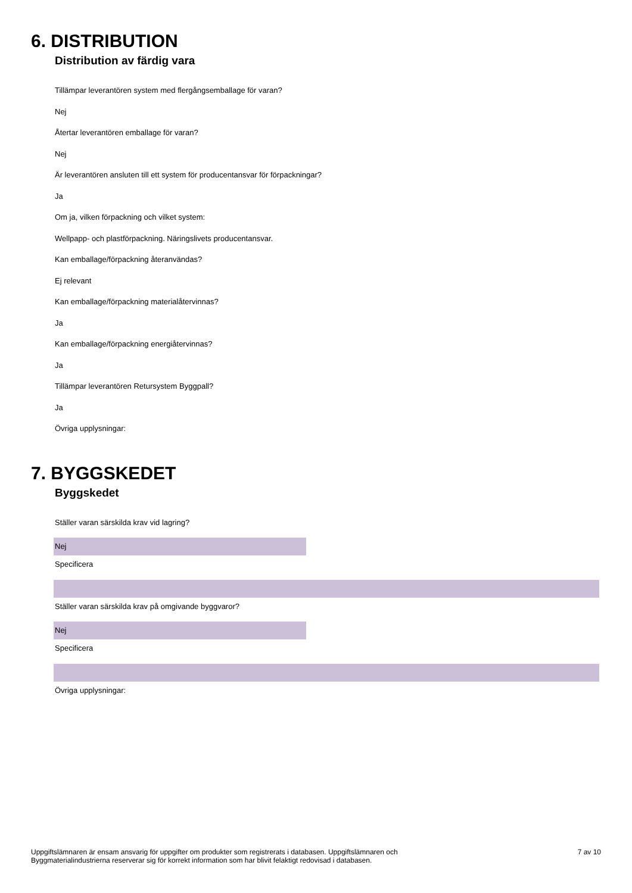6. DISTRIBUTION
Distribution av färdig vara
Tillämpar leverantören system med flergångsemballage för varan?
Nej
Återtar leverantören emballage för varan?
Nej
Är leverantören ansluten till ett system för producentansvar för förpackningar?
Ja
Om ja, vilken förpackning och vilket system:
Wellpapp- och plastförpackning. Näringslivets producentansvar.
Kan emballage/förpackning återanvändas?
Ej relevant
Kan emballage/förpackning materialåtervinnas?
Ja
Kan emballage/förpackning energiåtervinnas?
Ja
Tillämpar leverantören Retursystem Byggpall?
Ja
Övriga upplysningar:
7. BYGGSKEDET
Byggskedet
Ställer varan särskilda krav vid lagring?
Nej
Specificera
Ställer varan särskilda krav på omgivande byggvaror?
Nej
Specificera
Övriga upplysningar:
Uppgiftslämnaren är ensam ansvarig för uppgifter om produkter som registrerats i databasen. Uppgiftslämnaren och
Byggmaterialindustrierna reserverar sig för korrekt information som har blivit felaktigt redovisad i databasen.
7 av 10